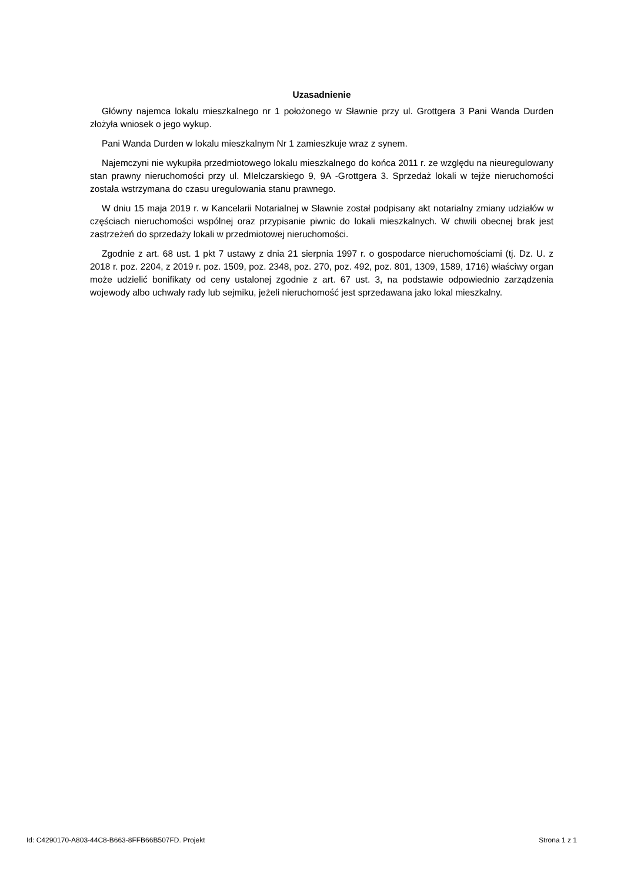Uzasadnienie
Główny najemca lokalu mieszkalnego nr 1 położonego w Sławnie przy ul. Grottgera 3 Pani Wanda Durden złożyła wniosek o jego wykup.
Pani Wanda Durden w lokalu mieszkalnym Nr 1 zamieszkuje wraz z synem.
Najemczyni nie wykupiła przedmiotowego lokalu mieszkalnego do końca 2011 r. ze względu na nieuregulowany stan prawny nieruchomości przy ul. MIelczarskiego 9, 9A -Grottgera 3. Sprzedaż lokali w tejże nieruchomości została wstrzymana do czasu uregulowania stanu prawnego.
W dniu 15 maja 2019 r. w Kancelarii Notarialnej w Sławnie został podpisany akt notarialny zmiany udziałów w częściach nieruchomości wspólnej oraz przypisanie piwnic do lokali mieszkalnych. W chwili obecnej brak jest zastrzeżeń do sprzedaży lokali w przedmiotowej nieruchomości.
Zgodnie z art. 68 ust. 1 pkt 7 ustawy z dnia 21 sierpnia 1997 r. o gospodarce nieruchomościami (tj. Dz. U. z 2018 r. poz. 2204, z 2019 r. poz. 1509, poz. 2348, poz. 270, poz. 492, poz. 801, 1309, 1589, 1716) właściwy organ może udzielić bonifikaty od ceny ustalonej zgodnie z art. 67 ust. 3, na podstawie odpowiednio zarządzenia wojewody albo uchwały rady lub sejmiku, jeżeli nieruchomość jest sprzedawana jako lokal mieszkalny.
Id: C4290170-A803-44C8-B663-8FFB66B507FD. Projekt Strona 1 z 1